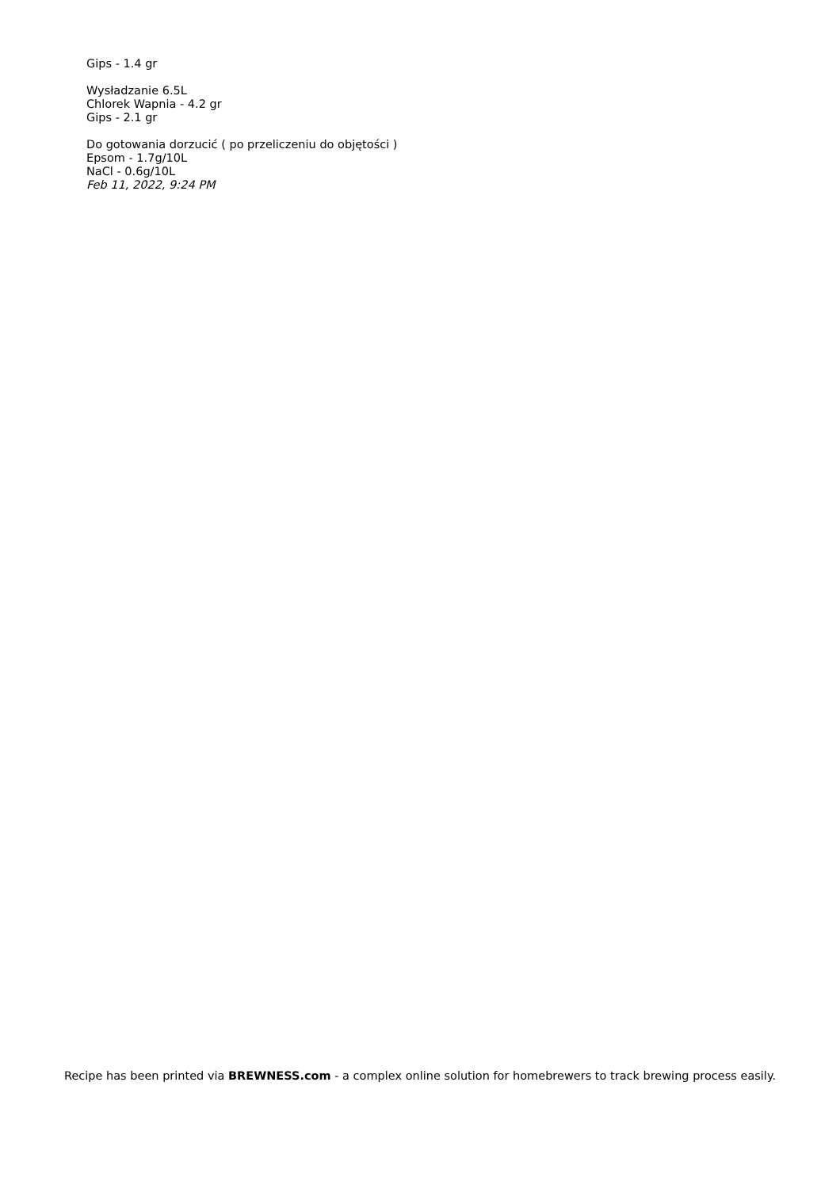Gips - 1.4 gr
Wysładzanie 6.5L
Chlorek Wapnia - 4.2 gr
Gips - 2.1 gr
Do gotowania dorzucić ( po przeliczeniu do objętości )
Epsom - 1.7g/10L
NaCl - 0.6g/10L
Feb 11, 2022, 9:24 PM
Recipe has been printed via BREWNESS.com - a complex online solution for homebrewers to track brewing process easily.